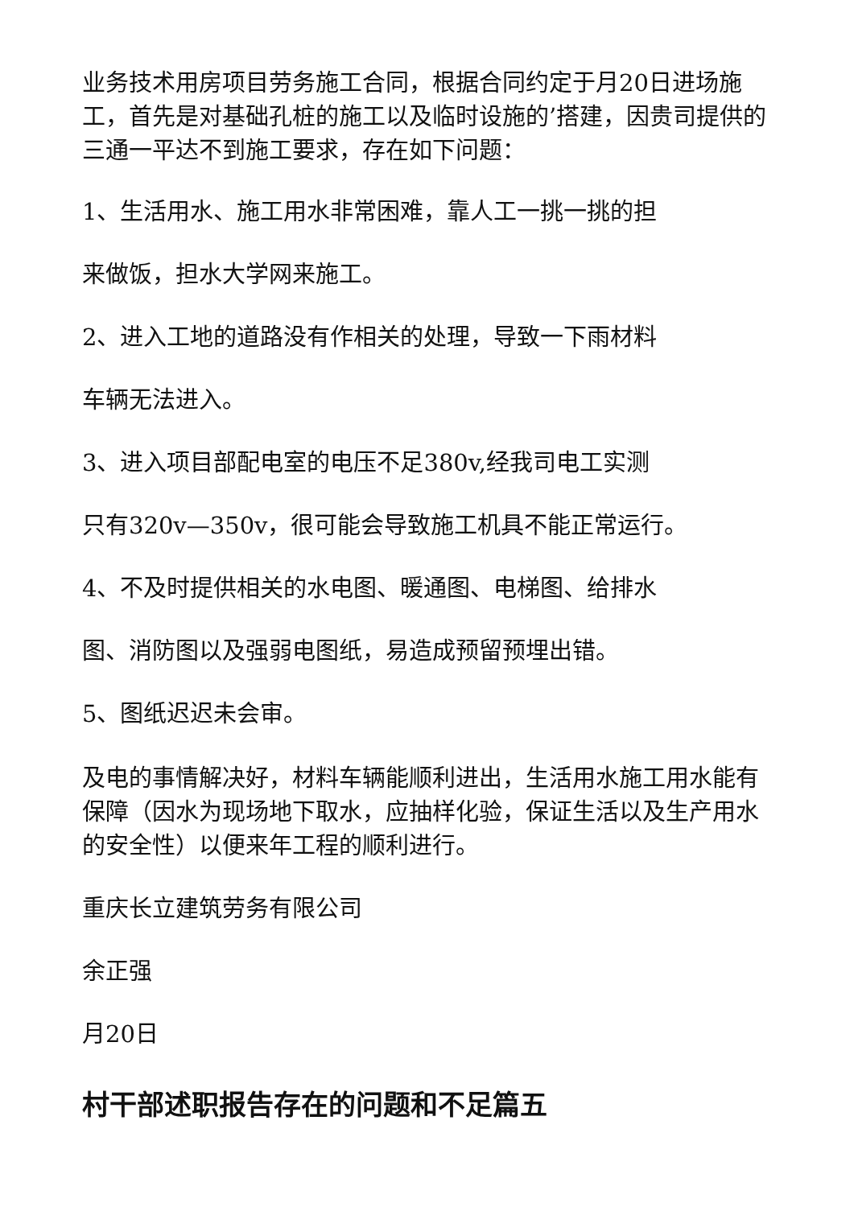业务技术用房项目劳务施工合同，根据合同约定于月20日进场施工，首先是对基础孔桩的施工以及临时设施的’搭建，因贵司提供的三通一平达不到施工要求，存在如下问题：
1、生活用水、施工用水非常困难，靠人工一挑一挑的担
来做饭，担水大学网来施工。
2、进入工地的道路没有作相关的处理，导致一下雨材料
车辆无法进入。
3、进入项目部配电室的电压不足380v,经我司电工实测
只有320v—350v，很可能会导致施工机具不能正常运行。
4、不及时提供相关的水电图、暖通图、电梯图、给排水
图、消防图以及强弱电图纸，易造成预留预埋出错。
5、图纸迟迟未会审。
及电的事情解决好，材料车辆能顺利进出，生活用水施工用水能有保障（因水为现场地下取水，应抽样化验，保证生活以及生产用水的安全性）以便来年工程的顺利进行。
重庆长立建筑劳务有限公司
余正强
月20日
村干部述职报告存在的问题和不足篇五